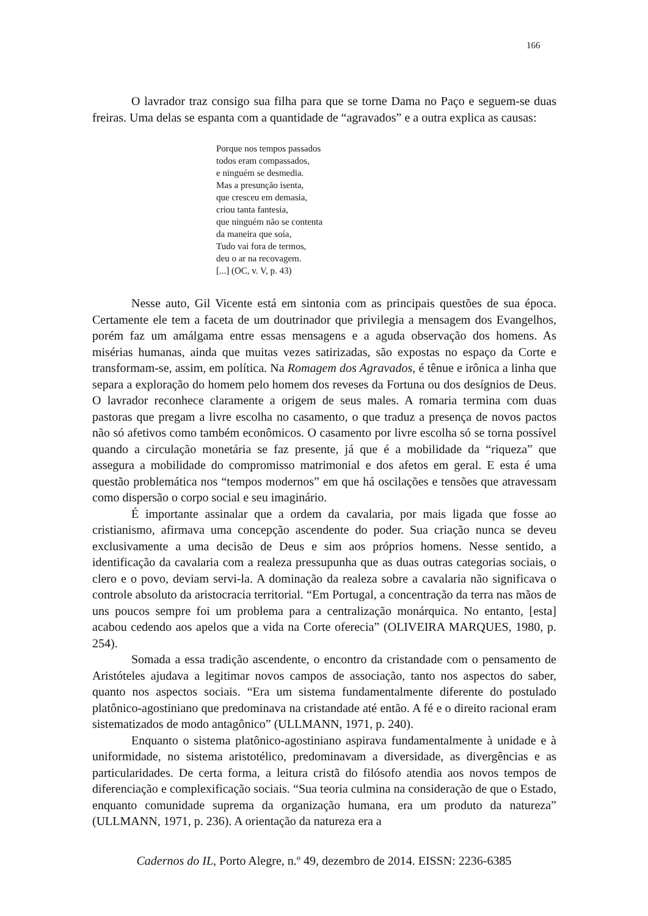166
O lavrador traz consigo sua filha para que se torne Dama no Paço e seguem-se duas freiras. Uma delas se espanta com a quantidade de “agravados” e a outra explica as causas:
Porque nos tempos passados
todos eram compassados,
e ninguém se desmedia.
Mas a presunção isenta,
que cresceu em demasia,
criou tanta fantesia,
que ninguém não se contenta
da maneira que soía,
Tudo vai fora de termos,
deu o ar na recovagem.
[...] (OC, v. V, p. 43)
Nesse auto, Gil Vicente está em sintonia com as principais questões de sua época. Certamente ele tem a faceta de um doutrinador que privilegia a mensagem dos Evangelhos, porém faz um amálgama entre essas mensagens e a aguda observação dos homens. As misérias humanas, ainda que muitas vezes satirizadas, são expostas no espaço da Corte e transformam-se, assim, em política. Na Romagem dos Agravados, é tênue e irônica a linha que separa a exploração do homem pelo homem dos reveses da Fortuna ou dos desígnios de Deus. O lavrador reconhece claramente a origem de seus males. A romaria termina com duas pastoras que pregam a livre escolha no casamento, o que traduz a presença de novos pactos não só afetivos como também econômicos. O casamento por livre escolha só se torna possível quando a circulação monetária se faz presente, já que é a mobilidade da “riqueza” que assegura a mobilidade do compromisso matrimonial e dos afetos em geral. E esta é uma questão problemática nos “tempos modernos” em que há oscilações e tensões que atravessam como dispersão o corpo social e seu imaginário.
É importante assinalar que a ordem da cavalaria, por mais ligada que fosse ao cristianismo, afirmava uma concepção ascendente do poder. Sua criação nunca se deveu exclusivamente a uma decisão de Deus e sim aos próprios homens. Nesse sentido, a identificação da cavalaria com a realeza pressupunha que as duas outras categorias sociais, o clero e o povo, deviam servi-la. A dominação da realeza sobre a cavalaria não significava o controle absoluto da aristocracia territorial. “Em Portugal, a concentração da terra nas mãos de uns poucos sempre foi um problema para a centralização monárquica. No entanto, [esta] acabou cedendo aos apelos que a vida na Corte oferecia” (OLIVEIRA MARQUES, 1980, p. 254).
Somada a essa tradição ascendente, o encontro da cristandade com o pensamento de Aristóteles ajudava a legitimar novos campos de associação, tanto nos aspectos do saber, quanto nos aspectos sociais. “Era um sistema fundamentalmente diferente do postulado platônico-agostiniano que predominava na cristandade até então. A fé e o direito racional eram sistematizados de modo antagônico” (ULLMANN, 1971, p. 240).
Enquanto o sistema platônico-agostiniano aspirava fundamentalmente à unidade e à uniformidade, no sistema aristotélico, predominavam a diversidade, as divergências e as particularidades. De certa forma, a leitura cristã do filósofo atendia aos novos tempos de diferenciação e complexificação sociais. “Sua teoria culmina na consideração de que o Estado, enquanto comunidade suprema da organização humana, era um produto da natureza” (ULLMANN, 1971, p. 236). A orientação da natureza era a
Cadernos do IL, Porto Alegre, n.º 49, dezembro de 2014. EISSN: 2236-6385